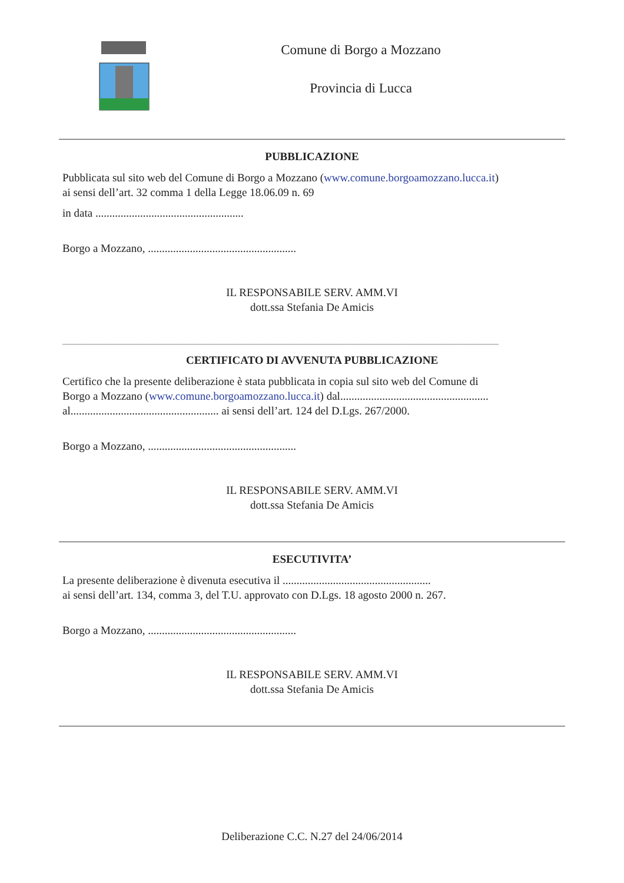Comune di Borgo a Mozzano
Provincia di Lucca
PUBBLICAZIONE
Pubblicata sul sito web del Comune di Borgo a Mozzano (www.comune.borgoamozzano.lucca.it)
ai sensi dell’art. 32 comma 1 della Legge 18.06.09 n. 69
in data .....................................................
Borgo a Mozzano, .....................................................
IL RESPONSABILE SERV. AMM.VI
dott.ssa Stefania De Amicis
______________________________________________________________________________
CERTIFICATO DI AVVENUTA PUBBLICAZIONE
Certifico che la presente deliberazione è stata pubblicata in copia sul sito web del Comune di
Borgo a Mozzano (www.comune.borgoamozzano.lucca.it) dal.....................................................
al..................................................... ai sensi dell’art. 124 del D.Lgs. 267/2000.
Borgo a Mozzano, .....................................................
IL RESPONSABILE SERV. AMM.VI
dott.ssa Stefania De Amicis
ESECUTIVITA’
La presente deliberazione è divenuta esecutiva il .....................................................
ai sensi dell’art. 134, comma 3, del T.U. approvato con D.Lgs. 18 agosto 2000 n. 267.
Borgo a Mozzano, .....................................................
IL RESPONSABILE SERV. AMM.VI
dott.ssa Stefania De Amicis
Deliberazione C.C. N.27 del 24/06/2014